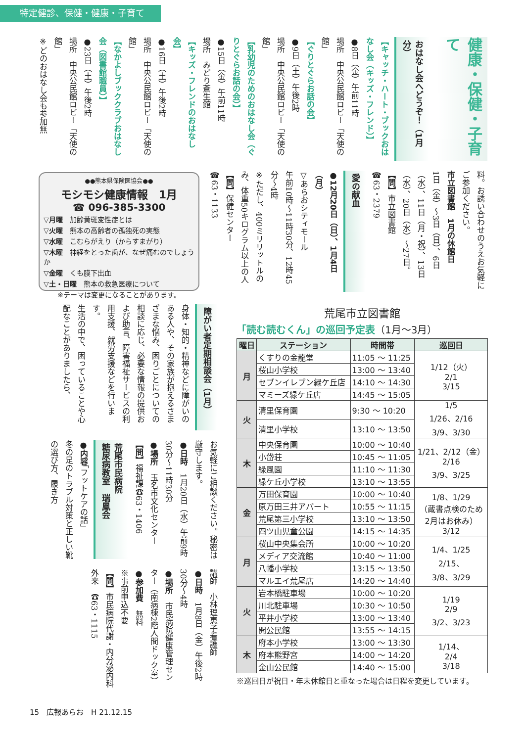特定健診、保健・健康・子育て
健康・保健・子育て
おはなし会へどうぞ！（1月分）
【キャッチ・ハート・ブックおはなし会（キッズ・フレンド）】
●8日（金）午前11時
場所　中央公民館ロビー「天使の館」
【ぐりとぐらお話の会】
●9日（土）午後2時
場所　中央公民館ロビー「天使の館」
【乳幼児のためのおはなし会（ぐりとぐらお話の会）】
●15日（金）午前11時
場所　みどり蒼生館
【キッズ・フレンドのおはなし会】
●16日（土）午後2時
場所　中央公民館ロビー「天使の館」
【なかよしブッククラブおはなし会（図書館職員）】
●23日（土）午後2時
場所　中央公民館ロビー「天使の館」
※どのおはなし会も参加無
料。お誘い合わせのうえお気軽にご参加ください。
市立図書館　1月の休館日
1日（金）～3日（日）、6日（水）、11日（月・祝）、13日（水）、20日（水）～27日。
【問】市立図書館
☎63・2379
愛の献血
●12月20日（日）、1月4日（月）
▽あらおシティモール
午前10時～11時30分、12時45分～4時
※ただし、400ミリリットルのみ、体重50キログラム以上の人
【問】保健センター
☎63・1133
●●熊本県保険医協会●●
モシモシ健康情報　1月
☎ 096-385-3300
▽月曜　加齢黄斑変性症とは
▽火曜　熊本の高齢者の孤独死の実態
▽水曜　こむらがえり（からすまがり）
▽木曜　神経をとった歯が、なぜ痛むのでしょうか
▽金曜　くも膜下出血
▽土・日曜　熊本の救急医療について
※テーマは変更になることがあります。
障がい者定期相談会（1月）
身体・知的・精神などに障がいのある人や、その家族が抱えるさまざまな悩み、困りごとについての相談に応じ、必要な情報の提供および助言、障害福祉サービスの利用支援、就労支援などを行います。
生活の中で、困っていることや心配なことがありましたら、
お気軽にご相談ください。秘密は厳守します。
●日時　1月20日（水）午前9時30分～11時30分
●場所　玉名市文化センター
【問】福祉課☎63・1406
荒尾市民病院
糖尿病教室　瑞鳳会
●内容「フットケアの話」
冬の足のトラブル対策と正しい靴の選び方、履き方
講師　小林理恵子看護師
●日時　1月8日（金）午後2時30分～4時
●場所　市民病院健康管理センター（南病棟2階人間ドック室）
●参加費　無料
※事前申込不要
【問】市民病院代謝・内分泌内科外来　☎63・1115
荒尾市立図書館
「読む読むくん」の巡回予定表（1月～3月）
| 曜日 | ステーション | 時間帯 | 巡回日 |
| --- | --- | --- | --- |
| 月 | くすりの金龍堂 | 11:05 ～ 11:25 | 1/12（火） 2/1 3/15 |
| | 桜山小学校 | 13:00 ～ 13:40 | |
| | セブンイレブン緑ケ丘店 | 14:10 ～ 14:30 | |
| | マミーズ緑ケ丘店 | 14:45 ～ 15:05 | |
| 火 | 清里保育園 | 9:30 ～ 10:20 | 1/5 1/26、2/16 3/9、3/30 |
| | 清里小学校 | 13:10 ～ 13:50 | |
| 木 | 中央保育園 | 10:00 ～ 10:40 | 1/21、2/12（金） 2/16 3/9、3/25 |
| | 小岱荘 | 10:45 ～ 11:05 | |
| | 緑風園 | 11:10 ～ 11:30 | |
| | 緑ケ丘小学校 | 13:10 ～ 13:55 | |
| 金 | 万田保育園 | 10:00 ～ 10:40 | 1/8、1/29 （蔵書点検のため 2月はお休み） 3/12 |
| | 原万田三井アパート | 10:55 ～ 11:15 | |
| | 荒尾第三小学校 | 13:10 ～ 13:50 | |
| | 四ツ山児童公園 | 14:15 ～ 14:35 | |
| 月 | 桜山中央集会所 | 10:00 ～ 10:20 | 1/4、1/25 2/15、 3/8、3/29 |
| | メディア交流館 | 10:40 ～ 11:00 | |
| | 八幡小学校 | 13:15 ～ 13:50 | |
| | マルエイ荒尾店 | 14:20 ～ 14:40 | |
| 火 | 岩本橋駐車場 | 10:00 ～ 10:20 | 1/19 2/9 3/2、3/23 |
| | 川北駐車場 | 10:30 ～ 10:50 | |
| | 平井小学校 | 13:00 ～ 13:40 | |
| | 開公民館 | 13:55 ～ 14:15 | |
| 木 | 府本小学校 | 13:00 ～ 13:30 | 1/14、 2/4 3/18 |
| | 府本熊野宮 | 14:00 ～ 14:20 | |
| | 金山公民館 | 14:40 ～ 15:00 | |
※巡回日が祝日・年末休館日と重なった場合は日程を変更しています。
15　広報あらお　H 21.12.15